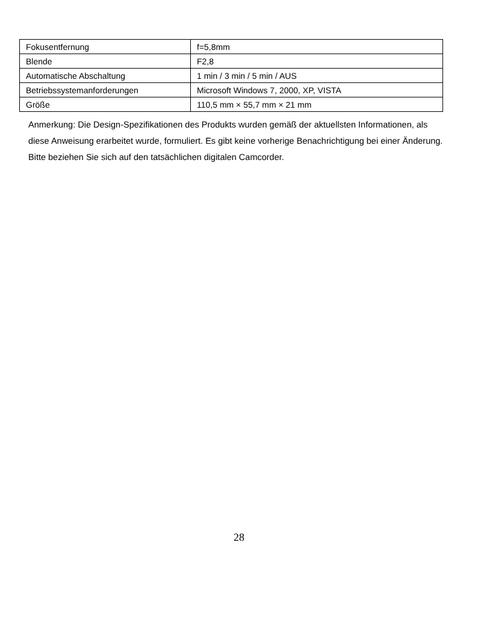| Fokusentfernung | f=5,8mm |
| Blende | F2,8 |
| Automatische Abschaltung | 1 min / 3 min / 5 min / AUS |
| Betriebssystemanforderungen | Microsoft Windows 7, 2000, XP, VISTA |
| Größe | 110,5 mm × 55,7 mm × 21 mm |
Anmerkung: Die Design-Spezifikationen des Produkts wurden gemäß der aktuellsten Informationen, als diese Anweisung erarbeitet wurde, formuliert. Es gibt keine vorherige Benachrichtigung bei einer Änderung. Bitte beziehen Sie sich auf den tatsächlichen digitalen Camcorder.
28